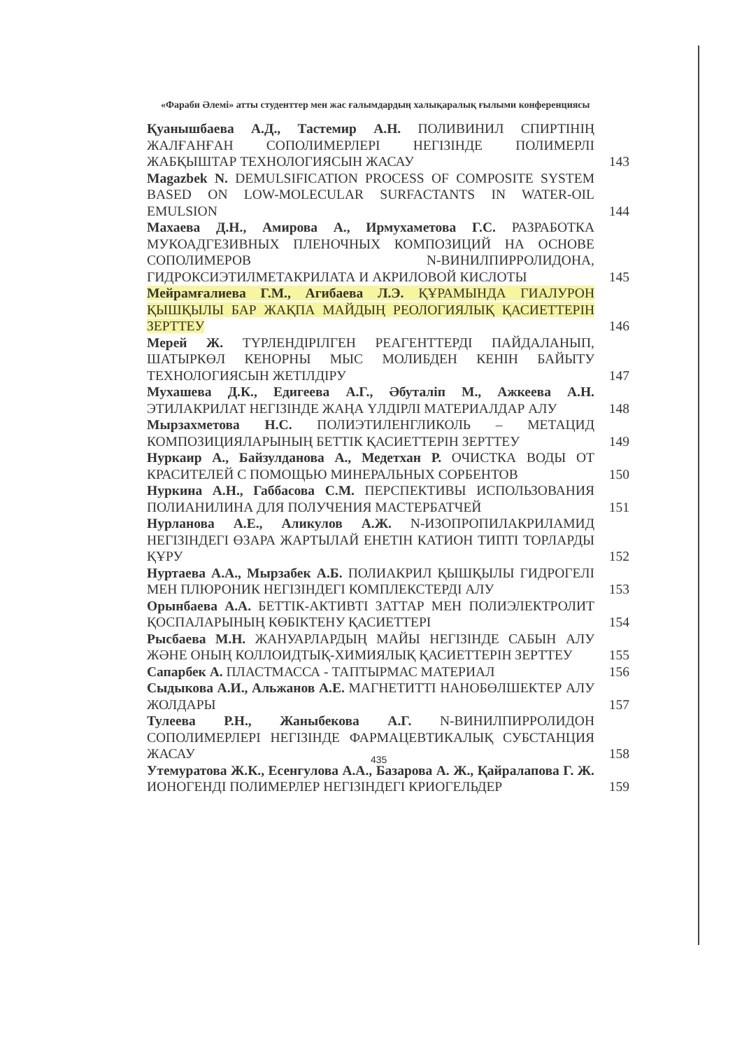«Фараби Әлемі» атты студенттер мен жас ғалымдардың халықаралық ғылыми конференциясы
Қуанышбаева А.Д., Тастемир А.Н. ПОЛИВИНИЛ СПИРТІНІҢ ЖАЛҒАНҒАН СОПОЛИМЕРЛЕРІ НЕГІЗІНДЕ ПОЛИМЕРЛІ ЖАБҚЫШТАР ТЕХНОЛОГИЯСЫН ЖАСАУ
143
Magazbek N. DEMULSIFICATION PROCESS OF COMPOSITE SYSTEM BASED ON LOW-MOLECULAR SURFACTANTS IN WATER-OIL EMULSION
144
Махаева Д.Н., Амирова А., Ирмухаметова Г.С. РАЗРАБОТКА МУКОАДГЕЗИВНЫХ ПЛЕНОЧНЫХ КОМПОЗИЦИЙ НА ОСНОВЕ СОПОЛИМЕРОВ N-ВИНИЛПИРРОЛИДОНА, ГИДРОКСИЭТИЛМЕТАКРИЛАТА И АКРИЛОВОЙ КИСЛОТЫ
145
Мейрамғалиева Г.М., Агибаева Л.Э. ҚҰРАМЫНДА ГИАЛУРОН ҚЫШҚЫЛЫ БАР ЖАҚПА МАЙДЫҢ РЕОЛОГИЯЛЫҚ ҚАСИЕТТЕРІН ЗЕРТТЕУ
146
Мерей Ж. ТҮРЛЕНДІРІЛГЕН РЕАГЕНТТЕРДІ ПАЙДАЛАНЫП, ШАТЫРКӨЛ КЕНОРНЫ МЫС МОЛИБДЕН КЕНІН БАЙЫТУ ТЕХНОЛОГИЯСЫН ЖЕТІЛДІРУ
147
Мухашева Д.К., Едигеева А.Г., Әбуталіп М., Ажкеева А.Н. ЭТИЛАКРИЛАТ НЕГІЗІНДЕ ЖАҢА ҮЛДІРЛІ МАТЕРИАЛДАР АЛУ
148
Мырзахметова Н.С. ПОЛИЭТИЛЕНГЛИКОЛЬ – МЕТАЦИД КОМПОЗИЦИЯЛАРЫНЫҢ БЕТТІК ҚАСИЕТТЕРІН ЗЕРТТЕУ
149
Нуркаир А., Байзулданова А., Медетхан Р. ОЧИСТКА ВОДЫ ОТ КРАСИТЕЛЕЙ С ПОМОЩЬЮ МИНЕРАЛЬНЫХ СОРБЕНТОВ
150
Нуркина А.Н., Габбасова С.М. ПЕРСПЕКТИВЫ ИСПОЛЬЗОВАНИЯ ПОЛИАНИЛИНА ДЛЯ ПОЛУЧЕНИЯ МАСТЕРБАТЧЕЙ
151
Нурланова А.Е., Аликулов А.Ж. N-ИЗОПРОПИЛАКРИЛАМИД НЕГІЗІНДЕГІ ӨЗАРА ЖАРТЫЛАЙ ЕНЕТІН КАТИОН ТИПТІ ТОРЛАРДЫ ҚҰРУ
152
Нуртаева А.А., Мырзабек А.Б. ПОЛИАКРИЛ ҚЫШҚЫЛЫ ГИДРОГЕЛІ МЕН ПЛЮРОНИК НЕГІЗІНДЕГІ КОМПЛЕКСТЕРДІ АЛУ
153
Орынбаева А.А. БЕТТІК-АКТИВТІ ЗАТТАР МЕН ПОЛИЭЛЕКТРОЛИТ ҚОСПАЛАРЫНЫҢ КӨБІКТЕНУ ҚАСИЕТТЕРІ
154
Рысбаева М.Н. ЖАНУАРЛАРДЫҢ МАЙЫ НЕГІЗІНДЕ САБЫН АЛУ ЖӘНЕ ОНЫҢ КОЛЛОИДТЫҚ-ХИМИЯЛЫҚ ҚАСИЕТТЕРІН ЗЕРТТЕУ
155
Сапарбек А. ПЛАСТМАССА - ТАПТЫРМАС МАТЕРИАЛ
156
Сыдыкова А.И., Альжанов А.Е. МАГНЕТИТТІ НАНОБӨЛШЕКТЕР АЛУ ЖОЛДАРЫ
157
Тулеева Р.Н., Жаныбекова А.Г. N-ВИНИЛПИРРОЛИДОН СОПОЛИМЕРЛЕРІ НЕГІЗІНДЕ ФАРМАЦЕВТИКАЛЫҚ СУБСТАНЦИЯ ЖАСАУ
158
Утемуратова Ж.К., Есенгулова А.А., Базарова А. Ж., Қайралапова Г. Ж. ИОНОГЕНДІ ПОЛИМЕРЛЕР НЕГІЗІНДЕГІ КРИОГЕЛЬДЕР
159
435